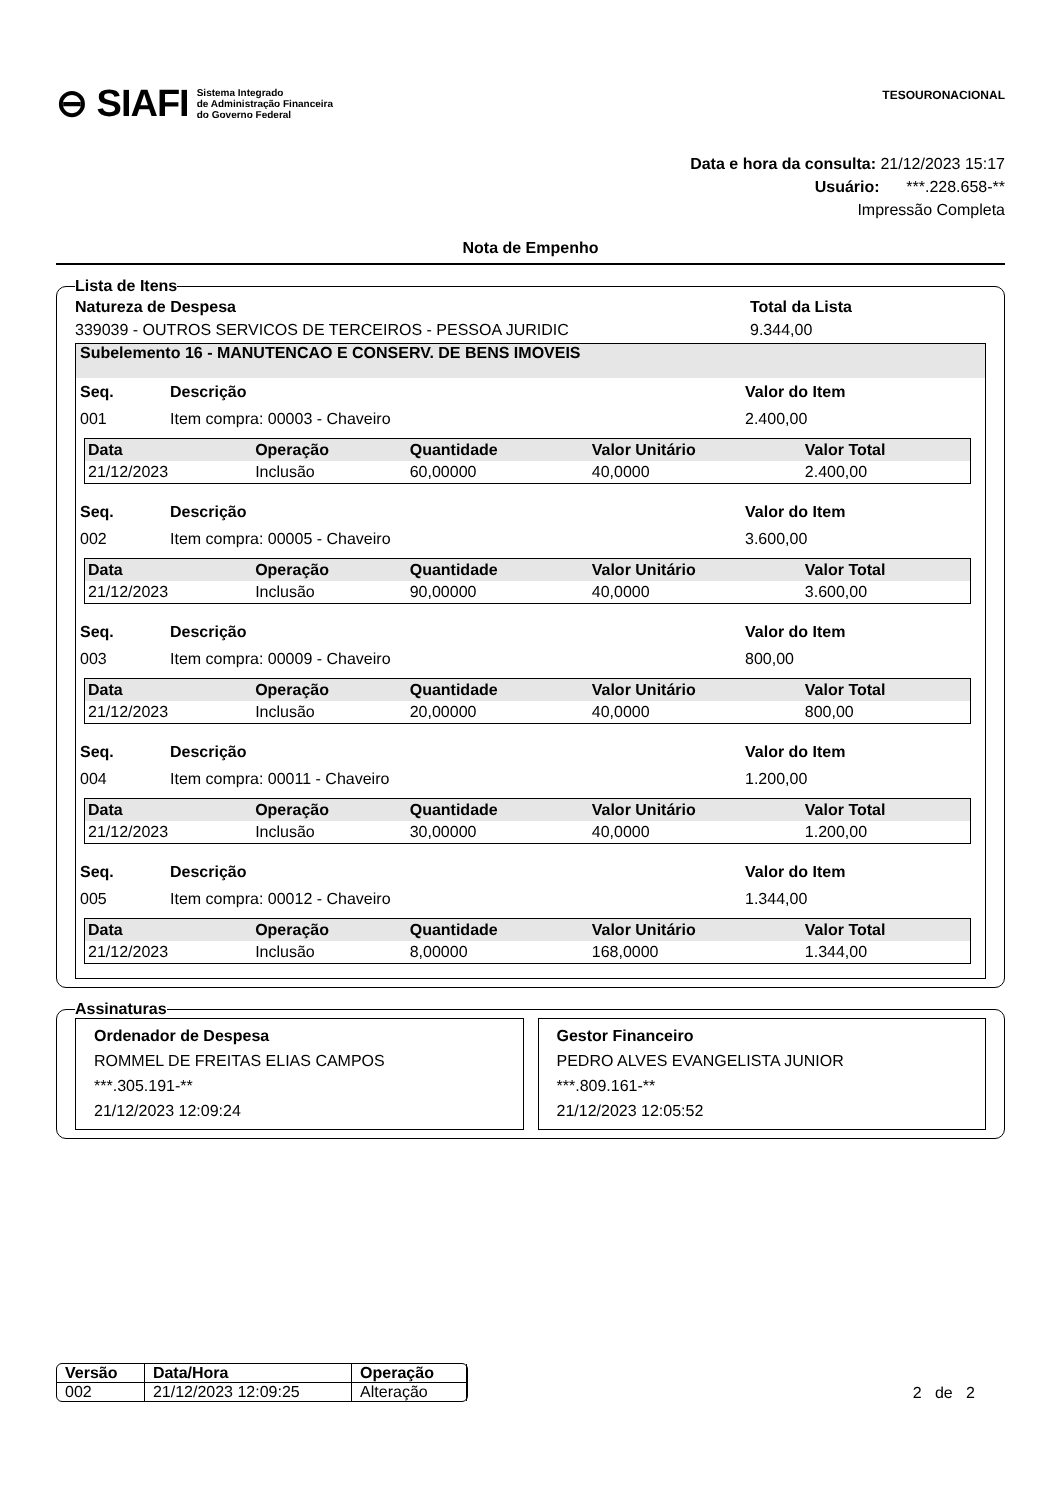⊖ SIAFI Sistema Integrado
de Administração Financeira
do Governo Federal
TESOURONACIONAL
Data e hora da consulta: 21/12/2023 15:17
Usuário: ***.228.658-**
Impressão Completa
Nota de Empenho
Lista de Itens
Natureza de Despesa Total da Lista
339039 - OUTROS SERVICOS DE TERCEIROS - PESSOA JURIDIC 9.344,00
Subelemento 16 - MANUTENCAO E CONSERV. DE BENS IMOVEIS
Seq. Descrição Valor do Item
001 Item compra: 00003 - Chaveiro 2.400,00
| Data | Operação | Quantidade | Valor Unitário | Valor Total |
| --- | --- | --- | --- | --- |
| 21/12/2023 | Inclusão | 60,00000 | 40,0000 | 2.400,00 |
Seq. Descrição Valor do Item
002 Item compra: 00005 - Chaveiro 3.600,00
| Data | Operação | Quantidade | Valor Unitário | Valor Total |
| --- | --- | --- | --- | --- |
| 21/12/2023 | Inclusão | 90,00000 | 40,0000 | 3.600,00 |
Seq. Descrição Valor do Item
003 Item compra: 00009 - Chaveiro 800,00
| Data | Operação | Quantidade | Valor Unitário | Valor Total |
| --- | --- | --- | --- | --- |
| 21/12/2023 | Inclusão | 20,00000 | 40,0000 | 800,00 |
Seq. Descrição Valor do Item
004 Item compra: 00011 - Chaveiro 1.200,00
| Data | Operação | Quantidade | Valor Unitário | Valor Total |
| --- | --- | --- | --- | --- |
| 21/12/2023 | Inclusão | 30,00000 | 40,0000 | 1.200,00 |
Seq. Descrição Valor do Item
005 Item compra: 00012 - Chaveiro 1.344,00
| Data | Operação | Quantidade | Valor Unitário | Valor Total |
| --- | --- | --- | --- | --- |
| 21/12/2023 | Inclusão | 8,00000 | 168,0000 | 1.344,00 |
Assinaturas
Ordenador de Despesa
ROMMEL DE FREITAS ELIAS CAMPOS
***.305.191-**
21/12/2023 12:09:24
Gestor Financeiro
PEDRO ALVES EVANGELISTA JUNIOR
***.809.161-**
21/12/2023 12:05:52
| Versão | Data/Hora | Operação |
| --- | --- | --- |
| 002 | 21/12/2023 12:09:25 | Alteração |
2 de 2